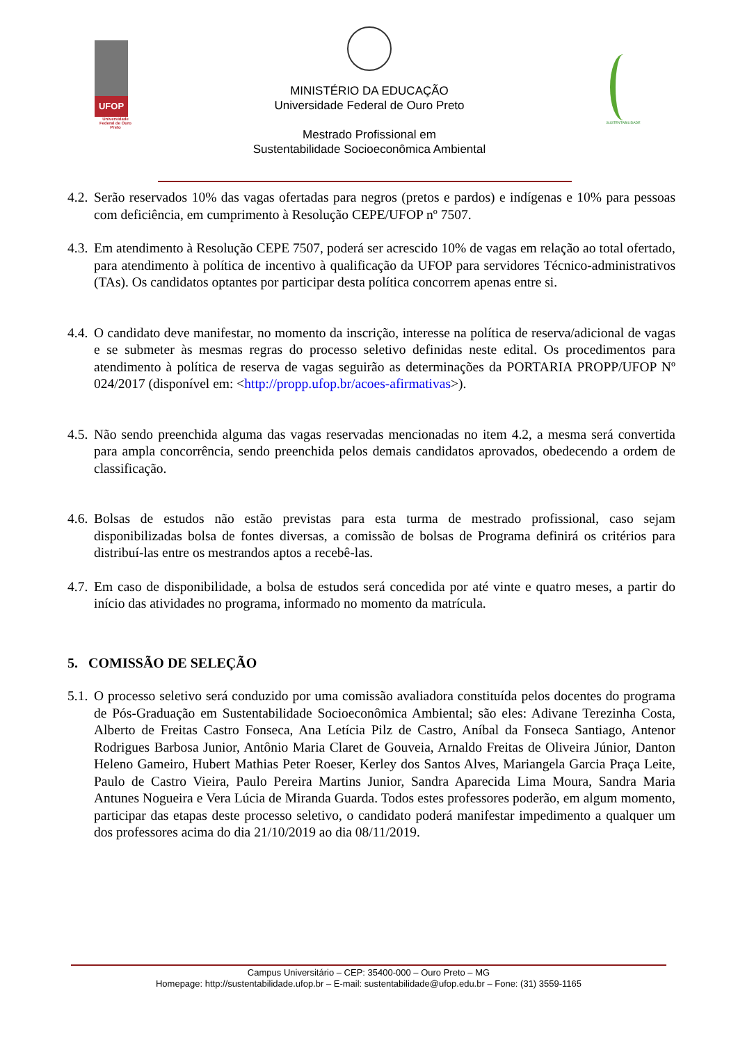UFOP
Universidade Federal de Ouro Preto
MINISTÉRIO DA EDUCAÇÃO
Universidade Federal de Ouro Preto
Mestrado Profissional em
Sustentabilidade Socioeconômica Ambiental
SUSTENTABILIDADE
4.2.
Serão reservados 10% das vagas ofertadas para negros (pretos e pardos) e indígenas e 10% para pessoas com deficiência, em cumprimento à Resolução CEPE/UFOP nº 7507.
4.3.
Em atendimento à Resolução CEPE 7507, poderá ser acrescido 10% de vagas em relação ao total ofertado, para atendimento à política de incentivo à qualificação da UFOP para servidores Técnico-administrativos (TAs). Os candidatos optantes por participar desta política concorrem apenas entre si.
4.4.
O candidato deve manifestar, no momento da inscrição, interesse na política de reserva/adicional de vagas e se submeter às mesmas regras do processo seletivo definidas neste edital. Os procedimentos para atendimento à política de reserva de vagas seguirão as determinações da PORTARIA PROPP/UFOP Nº 024/2017 (disponível em: <http://propp.ufop.br/acoes-afirmativas>).
4.5.
Não sendo preenchida alguma das vagas reservadas mencionadas no item 4.2, a mesma será convertida para ampla concorrência, sendo preenchida pelos demais candidatos aprovados, obedecendo a ordem de classificação.
4.6.
Bolsas de estudos não estão previstas para esta turma de mestrado profissional, caso sejam disponibilizadas bolsa de fontes diversas, a comissão de bolsas de Programa definirá os critérios para distribuí-las entre os mestrandos aptos a recebê-las.
4.7.
Em caso de disponibilidade, a bolsa de estudos será concedida por até vinte e quatro meses, a partir do início das atividades no programa, informado no momento da matrícula.
5. COMISSÃO DE SELEÇÃO
5.1.
O processo seletivo será conduzido por uma comissão avaliadora constituída pelos docentes do programa de Pós-Graduação em Sustentabilidade Socioeconômica Ambiental; são eles: Adivane Terezinha Costa, Alberto de Freitas Castro Fonseca, Ana Letícia Pilz de Castro, Aníbal da Fonseca Santiago, Antenor Rodrigues Barbosa Junior, Antônio Maria Claret de Gouveia, Arnaldo Freitas de Oliveira Júnior, Danton Heleno Gameiro, Hubert Mathias Peter Roeser, Kerley dos Santos Alves, Mariangela Garcia Praça Leite, Paulo de Castro Vieira, Paulo Pereira Martins Junior, Sandra Aparecida Lima Moura, Sandra Maria Antunes Nogueira e Vera Lúcia de Miranda Guarda. Todos estes professores poderão, em algum momento, participar das etapas deste processo seletivo, o candidato poderá manifestar impedimento a qualquer um dos professores acima do dia 21/10/2019 ao dia 08/11/2019.
Campus Universitário – CEP: 35400-000 – Ouro Preto – MG
Homepage: http://sustentabilidade.ufop.br – E-mail: sustentabilidade@ufop.edu.br – Fone: (31) 3559-1165